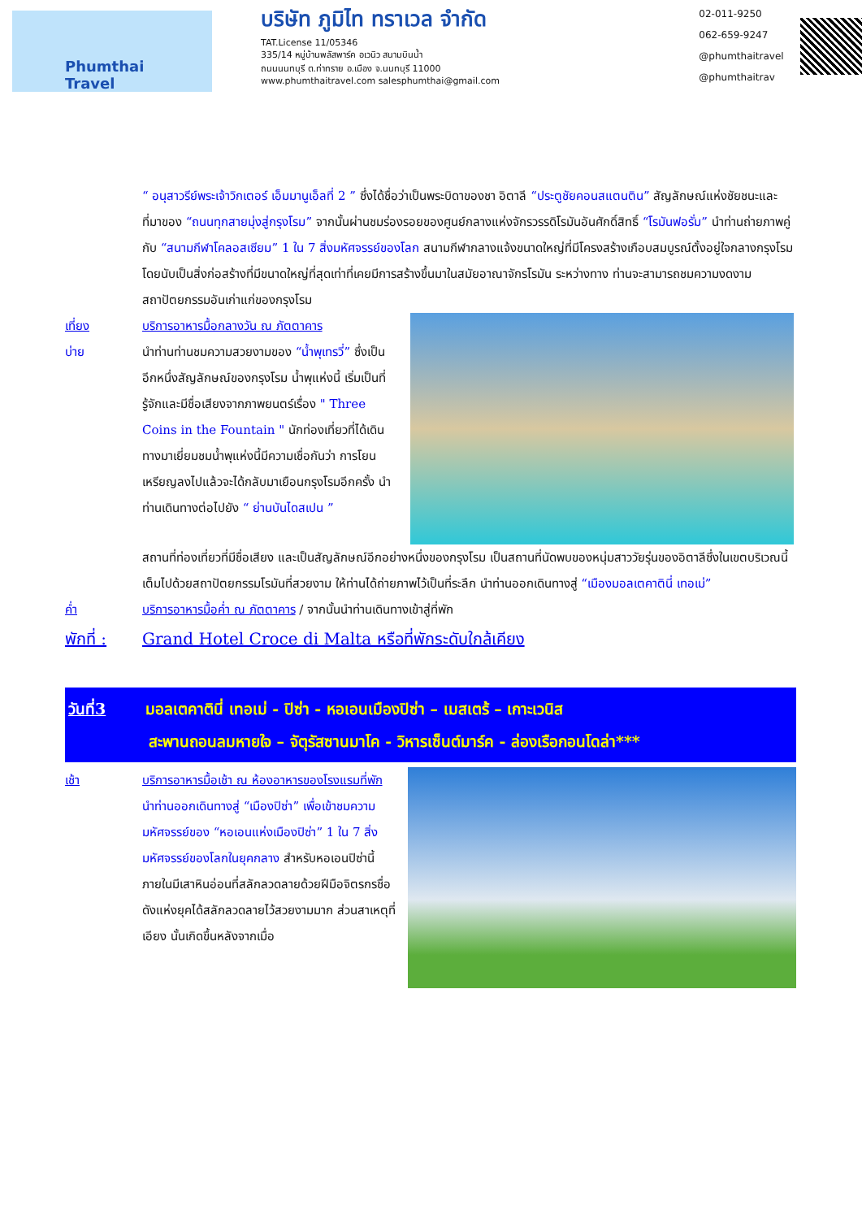Phumthai
Travel
บริษัท ภูมิไท ทราเวล จำกัด
TAT.License 11/05346
335/14 หมู่บ้านพลัสพาร์ค อเวนิว สนามบินน้ำ
ถนนนนทบุรี ต.ท่าทราย อ.เมือง จ.นนทบุรี 11000
www.phumthaitravel.com salesphumthai@gmail.com
02-011-9250
062-659-9247
@phumthaitravel
@phumthaitrav
“ อนุสาวรีย์พระเจ้าวิกเตอร์ เอ็มมานูเอ็ลที่ 2 ” ซึ่งได้ชื่อว่าเป็นพระบิดาของชา อิตาลี “ประตูชัยคอนสแตนติน” สัญลักษณ์แห่งชัยชนะและที่มาของ “ถนนทุกสายมุ่งสู่กรุงโรม” จากนั้นผ่านชมร่องรอยของศูนย์กลางแห่งจักรวรรดิโรมันอันศักดิ์สิทธิ์ “โรมันฟอรั่ม” นำท่านถ่ายภาพคู่กับ “สนามกีฬาโคลอสเซียม” 1 ใน 7 สิ่งมหัศจรรย์ของโลก สนามกีฬากลางแจ้งขนาดใหญ่ที่มีโครงสร้างเกือบสมบูรณ์ตั้งอยู่ใจกลางกรุงโรม โดยนับเป็นสิ่งก่อสร้างที่มีขนาดใหญ่ที่สุดเท่าที่เคยมีการสร้างขึ้นมาในสมัยอาณาจักรโรมัน ระหว่างทาง ท่านจะสามารถชมความงดงามสถาปัตยกรรมอันเก่าแก่ของกรุงโรม
เที่ยง บริการอาหารมื้อกลางวัน ณ ภัตตาคาร
บ่าย
นำท่านท่านชมความสวยงามของ “น้ำพุเทรวี่” ซึ่งเป็นอีกหนึ่งสัญลักษณ์ของกรุงโรม น้ำพุแห่งนี้ เริ่มเป็นที่รู้จักและมีชื่อเสียงจากภาพยนตร์เรื่อง " Three Coins in the Fountain " นักท่องเที่ยวที่ได้เดินทางมาเยี่ยมชมน้ำพุแห่งนี้มีความเชื่อกันว่า การโยนเหรียญลงไปแล้วจะได้กลับมาเยือนกรุงโรมอีกครั้ง นำท่านเดินทางต่อไปยัง “ ย่านบันไดสเปน ”
สถานที่ท่องเที่ยวที่มีชื่อเสียง และเป็นสัญลักษณ์อีกอย่างหนึ่งของกรุงโรม เป็นสถานที่นัดพบของหนุ่มสาววัยรุ่นของอิตาลีซึ่งในเขตบริเวณนี้เต็มไปด้วยสถาปัตยกรรมโรมันที่สวยงาม ให้ท่านได้ถ่ายภาพไว้เป็นที่ระลึก นำท่านออกเดินทางสู่ “เมืองมอลเตคาตินี่ เทอเม่”
ค่ำ บริการอาหารมื้อค่ำ ณ ภัตตาคาร / จากนั้นนำท่านเดินทางเข้าสู่ที่พัก
พักที่ : Grand Hotel Croce di Malta หรือที่พักระดับใกล้เคียง
วันที่3 มอลเตคาตินี่ เทอเม่ - ปิซ่า - หอเอนเมืองปิซ่า – เมสเตร้ – เกาะเวนิส
สะพานถอนลมหายใจ – จัตุรัสซานมาโค - วิหารเซ็นต์มาร์ค - ล่องเรือกอนโดล่า***
เช้า บริการอาหารมื้อเช้า ณ ห้องอาหารของโรงแรมที่พัก
นำท่านออกเดินทางสู่ “เมืองปิซ่า” เพื่อเข้าชมความมหัศจรรย์ของ “หอเอนแห่งเมืองปิซ่า” 1 ใน 7 สิ่งมหัศจรรย์ของโลกในยุคกลาง สำหรับหอเอนปิซ่านี้ ภายในมีเสาหินอ่อนที่สลักลวดลายด้วยฝีมือจิตรกรชื่อดังแห่งยุคได้สลักลวดลายไว้สวยงามมาก ส่วนสาเหตุที่เอียง นั้นเกิดขึ้นหลังจากเมื่อ